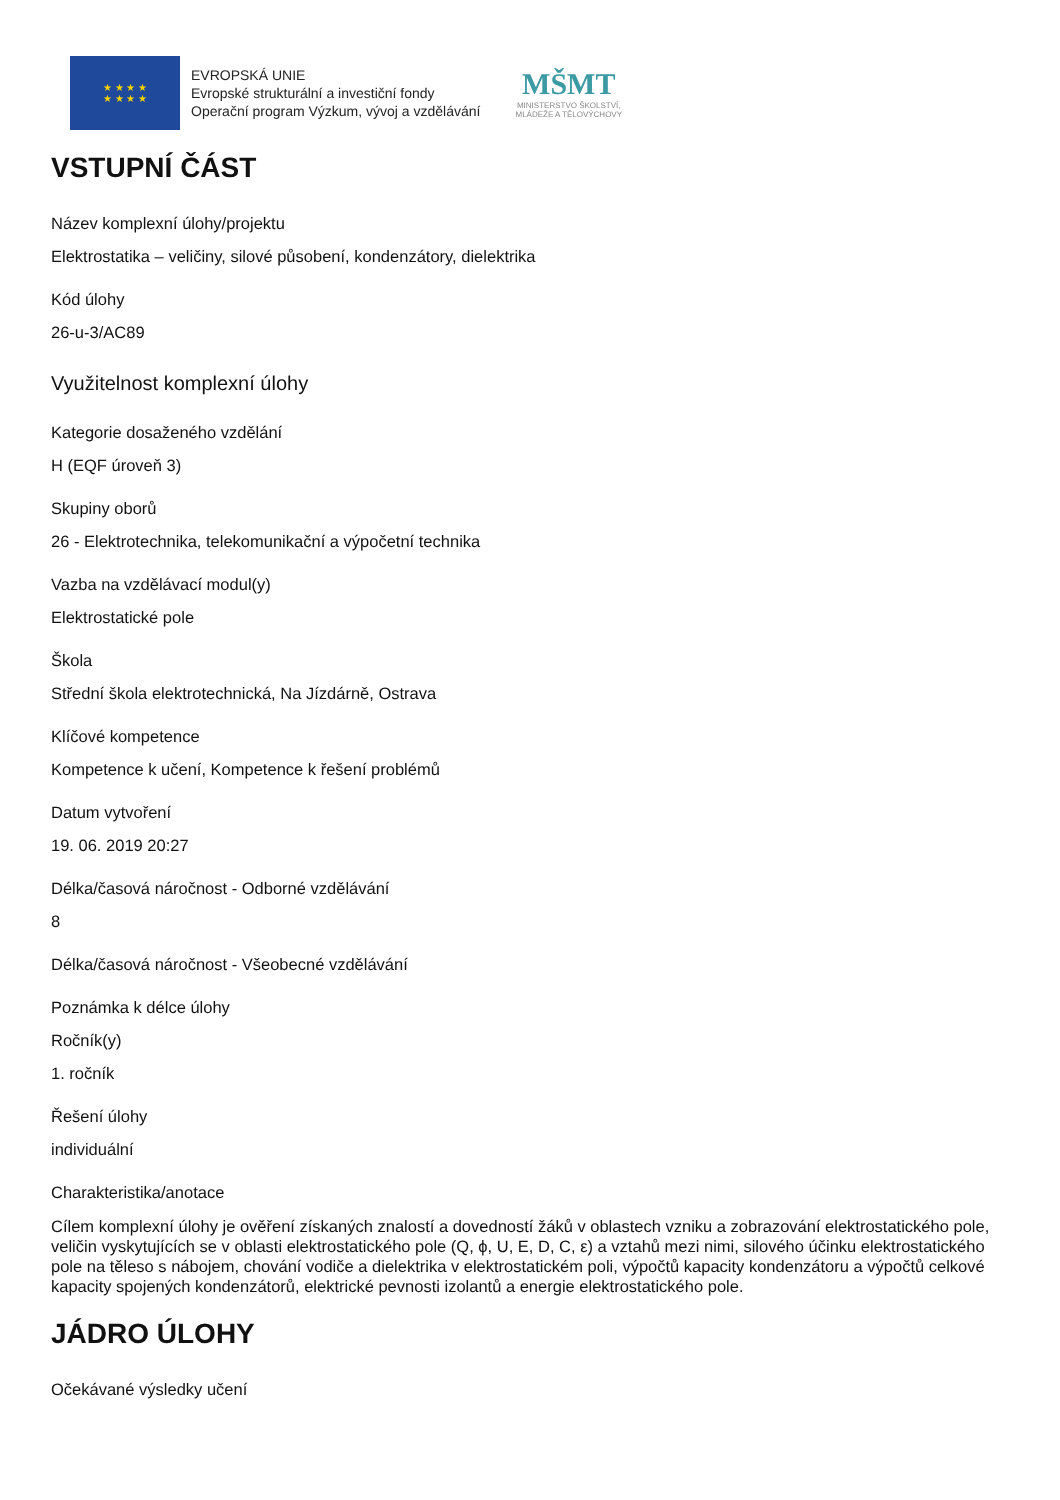★ ★ ★ ★
★ ★ ★ ★
EVROPSKÁ UNIE
Evropské strukturální a investiční fondy
Operační program Výzkum, vývoj a vzdělávání
MŠMT
MINISTERSTVO ŠKOLSTVÍ,
MLÁDEŽE A TĚLOVÝCHOVY
VSTUPNÍ ČÁST
Název komplexní úlohy/projektu
Elektrostatika – veličiny, silové působení, kondenzátory, dielektrika
Kód úlohy
26-u-3/AC89
Využitelnost komplexní úlohy
Kategorie dosaženého vzdělání
H (EQF úroveň 3)
Skupiny oborů
26 - Elektrotechnika, telekomunikační a výpočetní technika
Vazba na vzdělávací modul(y)
Elektrostatické pole
Škola
Střední škola elektrotechnická, Na Jízdárně, Ostrava
Klíčové kompetence
Kompetence k učení, Kompetence k řešení problémů
Datum vytvoření
19. 06. 2019 20:27
Délka/časová náročnost - Odborné vzdělávání
8
Délka/časová náročnost - Všeobecné vzdělávání
Poznámka k délce úlohy
Ročník(y)
1. ročník
Řešení úlohy
individuální
Charakteristika/anotace
Cílem komplexní úlohy je ověření získaných znalostí a dovedností žáků v oblastech vzniku a zobrazování elektrostatického pole, veličin vyskytujících se v oblasti elektrostatického pole (Q, ϕ, U, E, D, C, ε) a vztahů mezi nimi, silového účinku elektrostatického pole na těleso s nábojem, chování vodiče a dielektrika v elektrostatickém poli, výpočtů kapacity kondenzátoru a výpočtů celkové kapacity spojených kondenzátorů, elektrické pevnosti izolantů a energie elektrostatického pole.
JÁDRO ÚLOHY
Očekávané výsledky učení